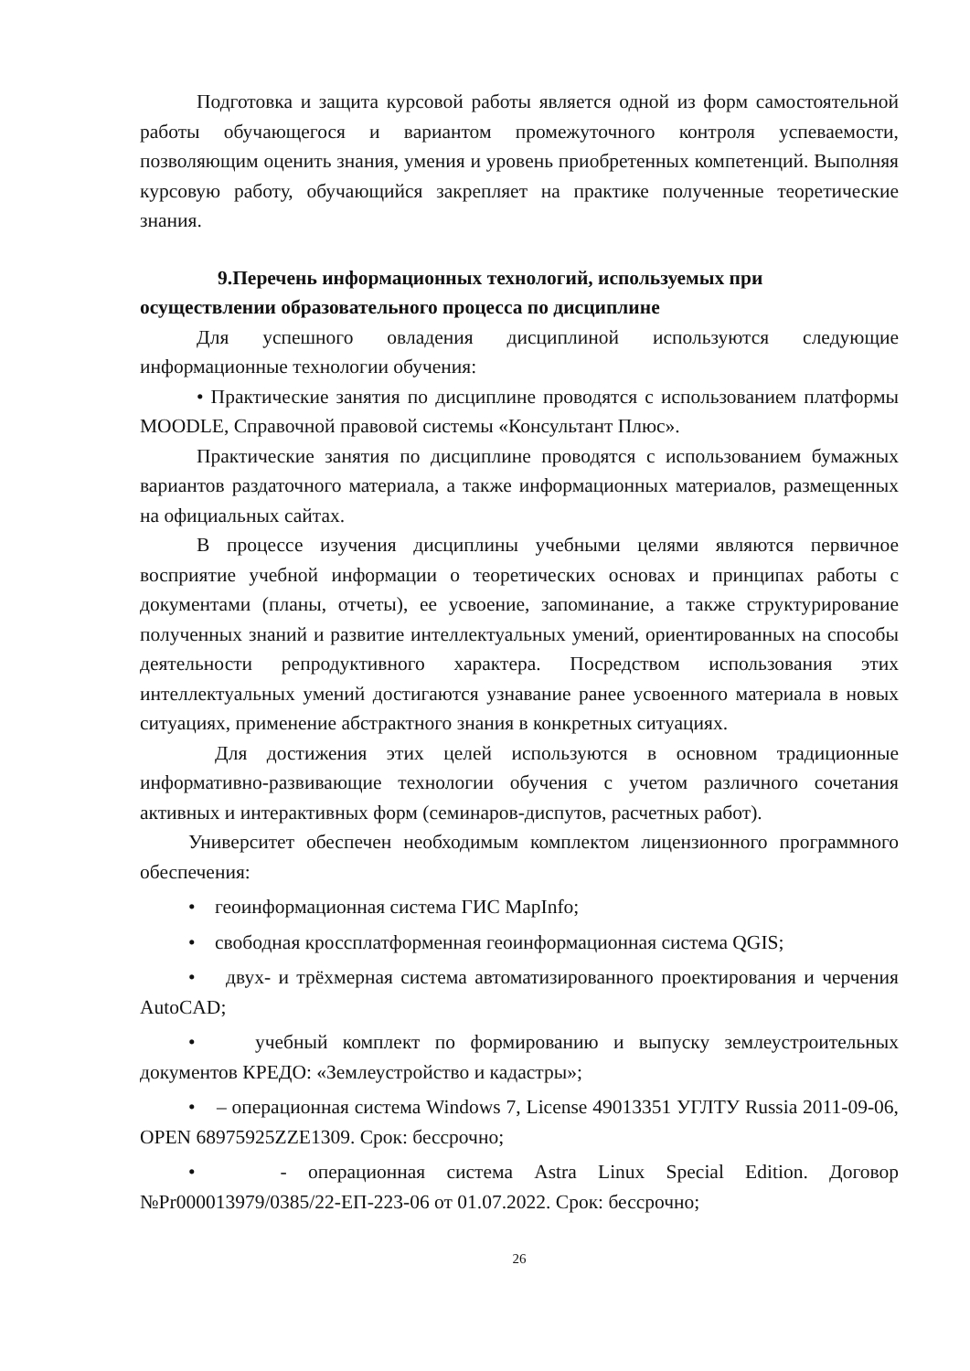Подготовка и защита курсовой работы является одной из форм самостоятельной работы обучающегося и вариантом промежуточного контроля успеваемости, позволяющим оценить знания, умения и уровень приобретенных компетенций. Выполняя курсовую работу, обучающийся закрепляет на практике полученные теоретические знания.
9.Перечень информационных технологий, используемых при осуществлении образовательного процесса по дисциплине
Для успешного овладения дисциплиной используются следующие информационные технологии обучения:
• Практические занятия по дисциплине проводятся с использованием платформы MOODLE, Справочной правовой системы «Консультант Плюс».
Практические занятия по дисциплине проводятся с использованием бумажных вариантов раздаточного материала, а также информационных материалов, размещенных на официальных сайтах.
В процессе изучения дисциплины учебными целями являются первичное восприятие учебной информации о теоретических основах и принципах работы с документами (планы, отчеты), ее усвоение, запоминание, а также структурирование полученных знаний и развитие интеллектуальных умений, ориентированных на способы деятельности репродуктивного характера. Посредством использования этих интеллектуальных умений достигаются узнавание ранее усвоенного материала в новых ситуациях, применение абстрактного знания в конкретных ситуациях.
Для достижения этих целей используются в основном традиционные информативно-развивающие технологии обучения с учетом различного сочетания активных и интерактивных форм (семинаров-диспутов, расчетных работ).
Университет обеспечен необходимым комплектом лицензионного программного обеспечения:
• геоинформационная система ГИС MapInfo;
• свободная кроссплатформенная геоинформационная система QGIS;
• двух- и трёхмерная система автоматизированного проектирования и черчения AutoCAD;
• учебный комплект по формированию и выпуску землеустроительных документов КРЕДО: «Землеустройство и кадастры»;
• – операционная система Windows 7, License 49013351 УГЛТУ Russia 2011-09-06, OPEN 68975925ZZE1309. Срок: бессрочно;
• - операционная система Astra Linux Special Edition. Договор №Pr000013979/0385/22-ЕП-223-06 от 01.07.2022. Срок: бессрочно;
26